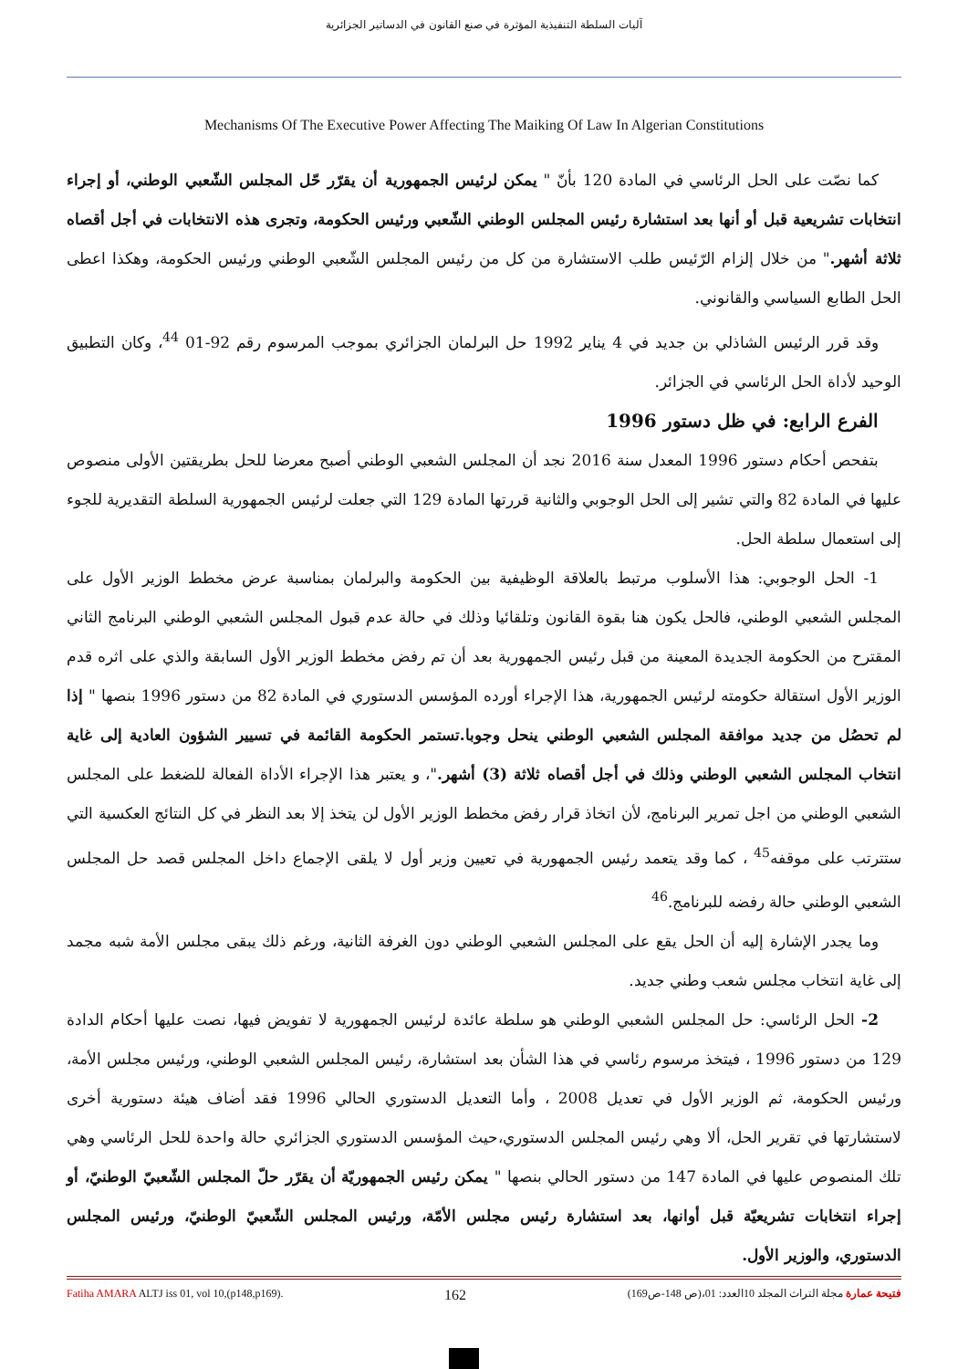آليات السلطة التنفيذية المؤثرة في صنع القانون في الدساتير الجزائرية
Mechanisms Of The Executive Power Affecting The Maiking Of Law In Algerian Constitutions
كما نصّت على الحل الرئاسي في المادة 120 بأنّ " يمكن لرئيس الجمهورية أن يقرّر حّل المجلس الشّعبي الوطني، أو إجراء انتخابات تشريعية قبل أو أنها بعد استشارة رئيس المجلس الوطني الشّعبي ورئيس الحكومة، وتجرى هذه الانتخابات في أجل أقصاه ثلاثة أشهر." من خلال إلزام الرّئيس طلب الاستشارة من كل من رئيس المجلس الشّعبي الوطني ورئيس الحكومة، وهكذا اعطى الحل الطابع السياسي والقانوني.
وقد قرر الرئيس الشاذلي بن جديد في 4 يناير 1992 حل البرلمان الجزائري بموجب المرسوم رقم 92-01 <sup>44</sup>، وكان التطبيق الوحيد لأداة الحل الرئاسي في الجزائر.
الفرع الرابع: في ظل دستور 1996
بتفحص أحكام دستور 1996 المعدل سنة 2016 نجد أن المجلس الشعبي الوطني أصبح معرضا للحل بطريقتين الأولى منصوص عليها في المادة 82 والتي تشير إلى الحل الوجوبي والثانية قررتها المادة 129 التي جعلت لرئيس الجمهورية السلطة التقديرية للجوء إلى استعمال سلطة الحل.
1- الحل الوجوبي: هذا الأسلوب مرتبط بالعلاقة الوظيفية بين الحكومة والبرلمان بمناسبة عرض مخطط الوزير الأول على المجلس الشعبي الوطني، فالحل يكون هنا بقوة القانون وتلقائيا وذلك في حالة عدم قبول المجلس الشعبي الوطني البرنامج الثاني المقترح من الحكومة الجديدة المعينة من قبل رئيس الجمهورية بعد أن تم رفض مخطط الوزير الأول السابقة والذي على اثره قدم الوزير الأول استقالة حكومته لرئيس الجمهورية، هذا الإجراء أورده المؤسس الدستوري في المادة 82 من دستور 1996 بنصها " إذا لم تحصُل من جديد موافقة المجلس الشعبي الوطني ينحل وجوبا.تستمر الحكومة القائمة في تسيير الشؤون العادية إلى غاية انتخاب المجلس الشعبي الوطني وذلك في أجل أقصاه ثلاثة (3) أشهر."، و يعتبر هذا الإجراء الأداة الفعالة للضغط على المجلس الشعبي الوطني من اجل تمرير البرنامج، لأن اتخاذ قرار رفض مخطط الوزير الأول لن يتخذ إلا بعد النظر في كل النتائج العكسية التي ستترتب على موقفه<sup>45</sup> ، كما وقد يتعمد رئيس الجمهورية في تعيين وزير أول لا يلقى الإجماع داخل المجلس قصد حل المجلس الشعبي الوطني حالة رفضه للبرنامج.<sup>46</sup>
وما يجدر الإشارة إليه أن الحل يقع على المجلس الشعبي الوطني دون الغرفة الثانية، ورغم ذلك يبقى مجلس الأمة شبه مجمد إلى غاية انتخاب مجلس شعب وطني جديد.
2- الحل الرئاسي: حل المجلس الشعبي الوطني هو سلطة عائدة لرئيس الجمهورية لا تفويض فيها، نصت عليها أحكام الدادة 129 من دستور 1996 ، فيتخذ مرسوم رئاسي في هذا الشأن بعد استشارة، رئيس المجلس الشعبي الوطني، ورئيس مجلس الأمة، ورئيس الحكومة، ثم الوزير الأول في تعديل 2008 ، وأما التعديل الدستوري الحالي 1996 فقد أضاف هيئة دستورية أخرى لاستشارتها في تقرير الحل، ألا وهي رئيس المجلس الدستوري،حيث المؤسس الدستوري الجزائري حالة واحدة للحل الرئاسي وهي تلك المنصوص عليها في المادة 147 من دستور الحالي بنصها " يمكن رئيس الجمهوريّة أن يقرّر حلّ المجلس الشّعبيّ الوطنيّ، أو إجراء انتخابات تشريعيّة قبل أوانها، بعد استشارة رئيس مجلس الأمّة، ورئيس المجلس الشّعبيّ الوطنيّ، ورئيس المجلس الدستوري، والوزير الأول.
Fatiha AMARA ALTJ iss 01, vol 10,(p148,p169). 162 فتيحة عمارة مجلة التراث المجلد 10العدد: 01،(ص 148-ص169)